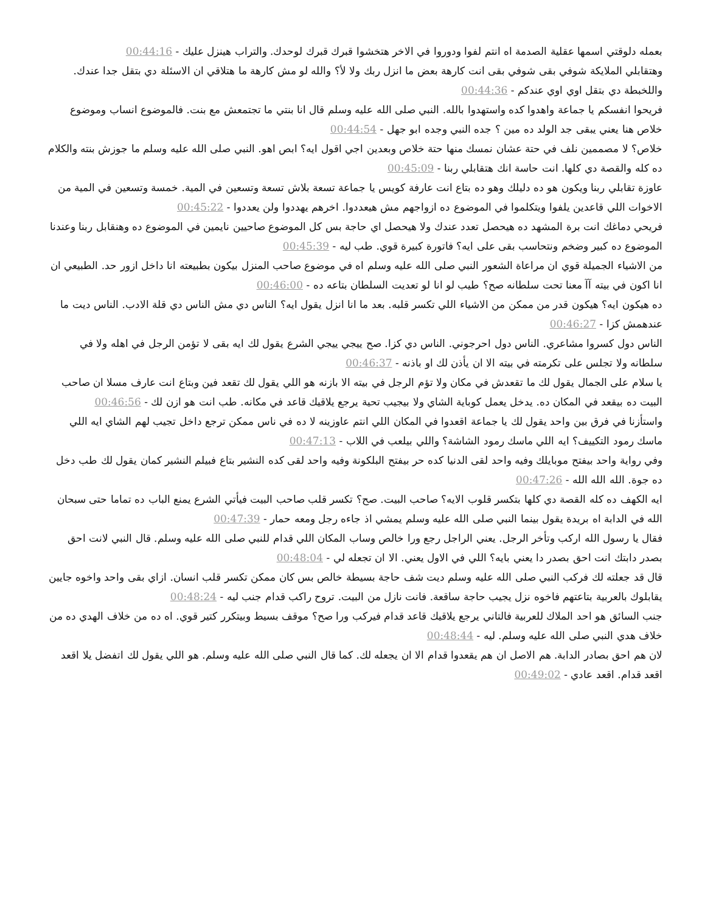بعمله دلوقتي اسمها عقلية الصدمة اه انتم لفوا ودوروا في الاخر هتخشوا قبرك قبرك لوحدك. والتراب هينزل عليك - 00:44:16
وهتقابلي الملايكة شوفي بقى شوفي بقى انت كارهة بعض ما انزل ربك ولا لأ؟ والله لو مش كارهة ما هتلاقي ان الاسئلة دي بتقل جدا عندك. واللخبطة دي بتقل اوي اوي عندكم - 00:44:36
فريحوا انفسكم يا جماعة واهدوا كده واستهدوا بالله. النبي صلى الله عليه وسلم قال انا بنتي ما تجتمعش مع بنت. فالموضوع انساب وموضوع خلاص هنا يعني يبقى جد الولد ده مين ؟ جده النبي وجده ابو جهل - 00:44:54
خلاص؟ لا مصممين نلف في حتة عشان نمسك منها حتة خلاص وبعدين اجي اقول ايه؟ ابص اهو. النبي صلى الله عليه وسلم ما جوزش بنته والكلام ده كله والقصة دي كلها. انت حاسة انك هتقابلي ربنا - 00:45:09
عاوزة تقابلي ربنا ويكون هو ده دليلك وهو ده بتاع انت عارفة كويس يا جماعة تسعة بلاش تسعة وتسعين في المية. خمسة وتسعين في المية من الاخوات اللي قاعدين يلفوا ويتكلموا في الموضوع ده ازواجهم مش هيعددوا. اخرهم يهددوا ولن يعددوا - 00:45:22
فريحي دماغك انت برة المشهد ده هيحصل تعدد عندك ولا هيحصل اي حاجة بس كل الموضوع صاحيين نايمين في الموضوع ده وهنقابل ربنا وعندنا الموضوع ده كبير وضخم ونتحاسب بقى على ايه؟ فاتورة كبيرة قوي. طب ليه - 00:45:39
من الاشياء الجميلة قوي ان مراعاة الشعور النبي صلى الله عليه وسلم اه في موضوع صاحب المنزل بيكون بطبيعته انا داخل ازور حد. الطبيعي ان انا اكون في بيته آآ معنا تحت سلطانه صح؟ طيب لو انا لو تعديت السلطان بتاعه ده - 00:46:00
ده هيكون ايه؟ هيكون قدر من ممكن من الاشياء اللي تكسر قلبه. بعد ما انا انزل يقول ايه؟ الناس دي مش الناس دي قلة الادب. الناس ديت ما عندهمش كزا - 00:46:27
الناس دول كسروا مشاعري. الناس دول احرجوني. الناس دي كزا. صح ييجي ييجي الشرع يقول لك ايه بقى لا تؤمن الرجل في اهله ولا في سلطانه ولا تجلس على تكرمته في بيته الا ان يأذن لك او باذنه - 00:46:37
يا سلام على الجمال يقول لك ما تقعدش في مكان ولا تؤم الرجل في بيته الا بازنه هو اللي يقول لك تقعد فين وبتاع انت عارف مسلا ان صاحب البيت ده بيقعد في المكان ده. يدخل يعمل كوباية الشاي ولا بيجيب تحية يرجع يلاقيك قاعد في مكانه. طب انت هو ازن لك - 00:46:56
واستأزنا في فرق بين واحد يقول لك يا جماعة اقعدوا في المكان اللي انتم عاوزينه لا ده في ناس ممكن ترجع داخل تجيب لهم الشاي ايه اللي ماسك رمود التكييف؟ ايه اللي ماسك رمود الشاشة؟ واللي بيلعب في اللاب - 00:47:13
وفي رواية واحد بيفتح موبايلك وفيه واحد لقى الدنيا كده حر بيفتح البلكونة وفيه واحد لقى كده النشير بتاع فبيلم النشير كمان يقول لك طب دخل ده جوة. الله الله الله - 00:47:26
ايه الكهف ده كله القصة دي كلها بتكسر قلوب الايه؟ صاحب البيت. صح؟ تكسر قلب صاحب البيت فيأتي الشرع يمنع الباب ده تماما حتى سبحان الله في الدابة اه بريدة يقول بينما النبي صلى الله عليه وسلم يمشي اذ جاءه رجل ومعه حمار - 00:47:39
فقال يا رسول الله اركب وتأخر الرجل. يعني الراجل رجع ورا خالص وساب المكان اللي قدام للنبي صلى الله عليه وسلم. قال النبي لانت احق بصدر دابتك انت احق بصدر دا يعني بايه؟ اللي في الاول يعني. الا ان تجعله لي - 00:48:04
قال قد جعلته لك فركب النبي صلى الله عليه وسلم ديت شف حاجة بسيطة خالص بس كان ممكن تكسر قلب انسان. ازاي بقى واحد واخوه جايين يقابلوك بالعربية بتاعتهم فاخوه نزل يجيب حاجة ساقعة. فانت نازل من البيت. تروح راكب قدام جنب ليه - 00:48:24
جنب السائق هو احد الملاك للعربية فالتاني يرجع يلاقيك قاعد قدام فيركب ورا صح؟ موقف بسيط وبيتكرر كتير قوي. اه ده من خلاف الهدي ده من خلاف هدي النبي صلى الله عليه وسلم. ليه - 00:48:44
لان هم احق بصادر الدابة. هم الاصل ان هم يقعدوا قدام الا ان يجعله لك. كما قال النبي صلى الله عليه وسلم. هو اللي يقول لك اتفضل يلا اقعد اقعد قدام. اقعد عادي - 00:49:02